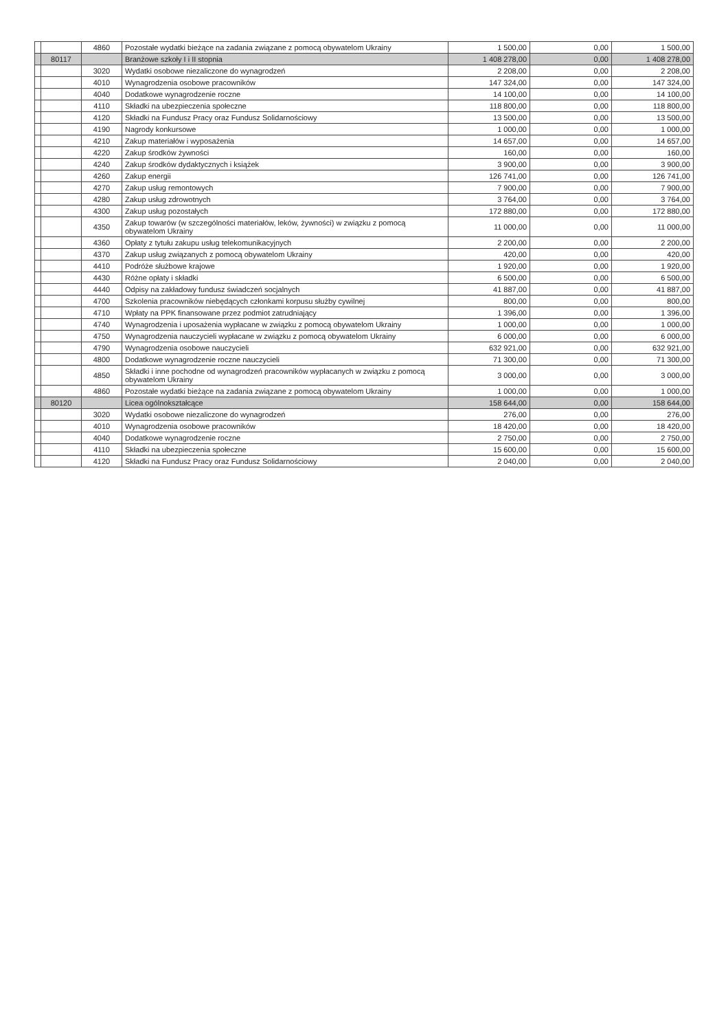| | | 4860 | Pozostałe wydatki bieżące na zadania związane z pomocą obywatelom Ukrainy | 1 500,00 | 0,00 | 1 500,00 |
| | 80117 | | Branżowe szkoły I i II stopnia | 1 408 278,00 | 0,00 | 1 408 278,00 |
| | | 3020 | Wydatki osobowe niezaliczone do wynagrodzeń | 2 208,00 | 0,00 | 2 208,00 |
| | | 4010 | Wynagrodzenia osobowe pracowników | 147 324,00 | 0,00 | 147 324,00 |
| | | 4040 | Dodatkowe wynagrodzenie roczne | 14 100,00 | 0,00 | 14 100,00 |
| | | 4110 | Składki na ubezpieczenia społeczne | 118 800,00 | 0,00 | 118 800,00 |
| | | 4120 | Składki na Fundusz Pracy oraz Fundusz Solidarnościowy | 13 500,00 | 0,00 | 13 500,00 |
| | | 4190 | Nagrody konkursowe | 1 000,00 | 0,00 | 1 000,00 |
| | | 4210 | Zakup materiałów i wyposażenia | 14 657,00 | 0,00 | 14 657,00 |
| | | 4220 | Zakup środków żywności | 160,00 | 0,00 | 160,00 |
| | | 4240 | Zakup środków dydaktycznych i książek | 3 900,00 | 0,00 | 3 900,00 |
| | | 4260 | Zakup energii | 126 741,00 | 0,00 | 126 741,00 |
| | | 4270 | Zakup usług remontowych | 7 900,00 | 0,00 | 7 900,00 |
| | | 4280 | Zakup usług zdrowotnych | 3 764,00 | 0,00 | 3 764,00 |
| | | 4300 | Zakup usług pozostałych | 172 880,00 | 0,00 | 172 880,00 |
| | | 4350 | Zakup towarów (w szczególności materiałów, leków, żywności) w związku z pomocą obywatelom Ukrainy | 11 000,00 | 0,00 | 11 000,00 |
| | | 4360 | Opłaty z tytułu zakupu usług telekomunikacyjnych | 2 200,00 | 0,00 | 2 200,00 |
| | | 4370 | Zakup usług związanych z pomocą obywatelom Ukrainy | 420,00 | 0,00 | 420,00 |
| | | 4410 | Podróże służbowe krajowe | 1 920,00 | 0,00 | 1 920,00 |
| | | 4430 | Różne opłaty i składki | 6 500,00 | 0,00 | 6 500,00 |
| | | 4440 | Odpisy na zakładowy fundusz świadczeń socjalnych | 41 887,00 | 0,00 | 41 887,00 |
| | | 4700 | Szkolenia pracowników niebędących członkami korpusu służby cywilnej | 800,00 | 0,00 | 800,00 |
| | | 4710 | Wpłaty na PPK finansowane przez podmiot zatrudniający | 1 396,00 | 0,00 | 1 396,00 |
| | | 4740 | Wynagrodzenia i uposażenia wypłacane w związku z pomocą obywatelom Ukrainy | 1 000,00 | 0,00 | 1 000,00 |
| | | 4750 | Wynagrodzenia nauczycieli wypłacane w związku z pomocą obywatelom Ukrainy | 6 000,00 | 0,00 | 6 000,00 |
| | | 4790 | Wynagrodzenia osobowe nauczycieli | 632 921,00 | 0,00 | 632 921,00 |
| | | 4800 | Dodatkowe wynagrodzenie roczne nauczycieli | 71 300,00 | 0,00 | 71 300,00 |
| | | 4850 | Składki i inne pochodne od wynagrodzeń pracowników wypłacanych w związku z pomocą obywatelom Ukrainy | 3 000,00 | 0,00 | 3 000,00 |
| | | 4860 | Pozostałe wydatki bieżące na zadania związane z pomocą obywatelom Ukrainy | 1 000,00 | 0,00 | 1 000,00 |
| | 80120 | | Licea ogólnokształcące | 158 644,00 | 0,00 | 158 644,00 |
| | | 3020 | Wydatki osobowe niezaliczone do wynagrodzeń | 276,00 | 0,00 | 276,00 |
| | | 4010 | Wynagrodzenia osobowe pracowników | 18 420,00 | 0,00 | 18 420,00 |
| | | 4040 | Dodatkowe wynagrodzenie roczne | 2 750,00 | 0,00 | 2 750,00 |
| | | 4110 | Składki na ubezpieczenia społeczne | 15 600,00 | 0,00 | 15 600,00 |
| | | 4120 | Składki na Fundusz Pracy oraz Fundusz Solidarnościowy | 2 040,00 | 0,00 | 2 040,00 |